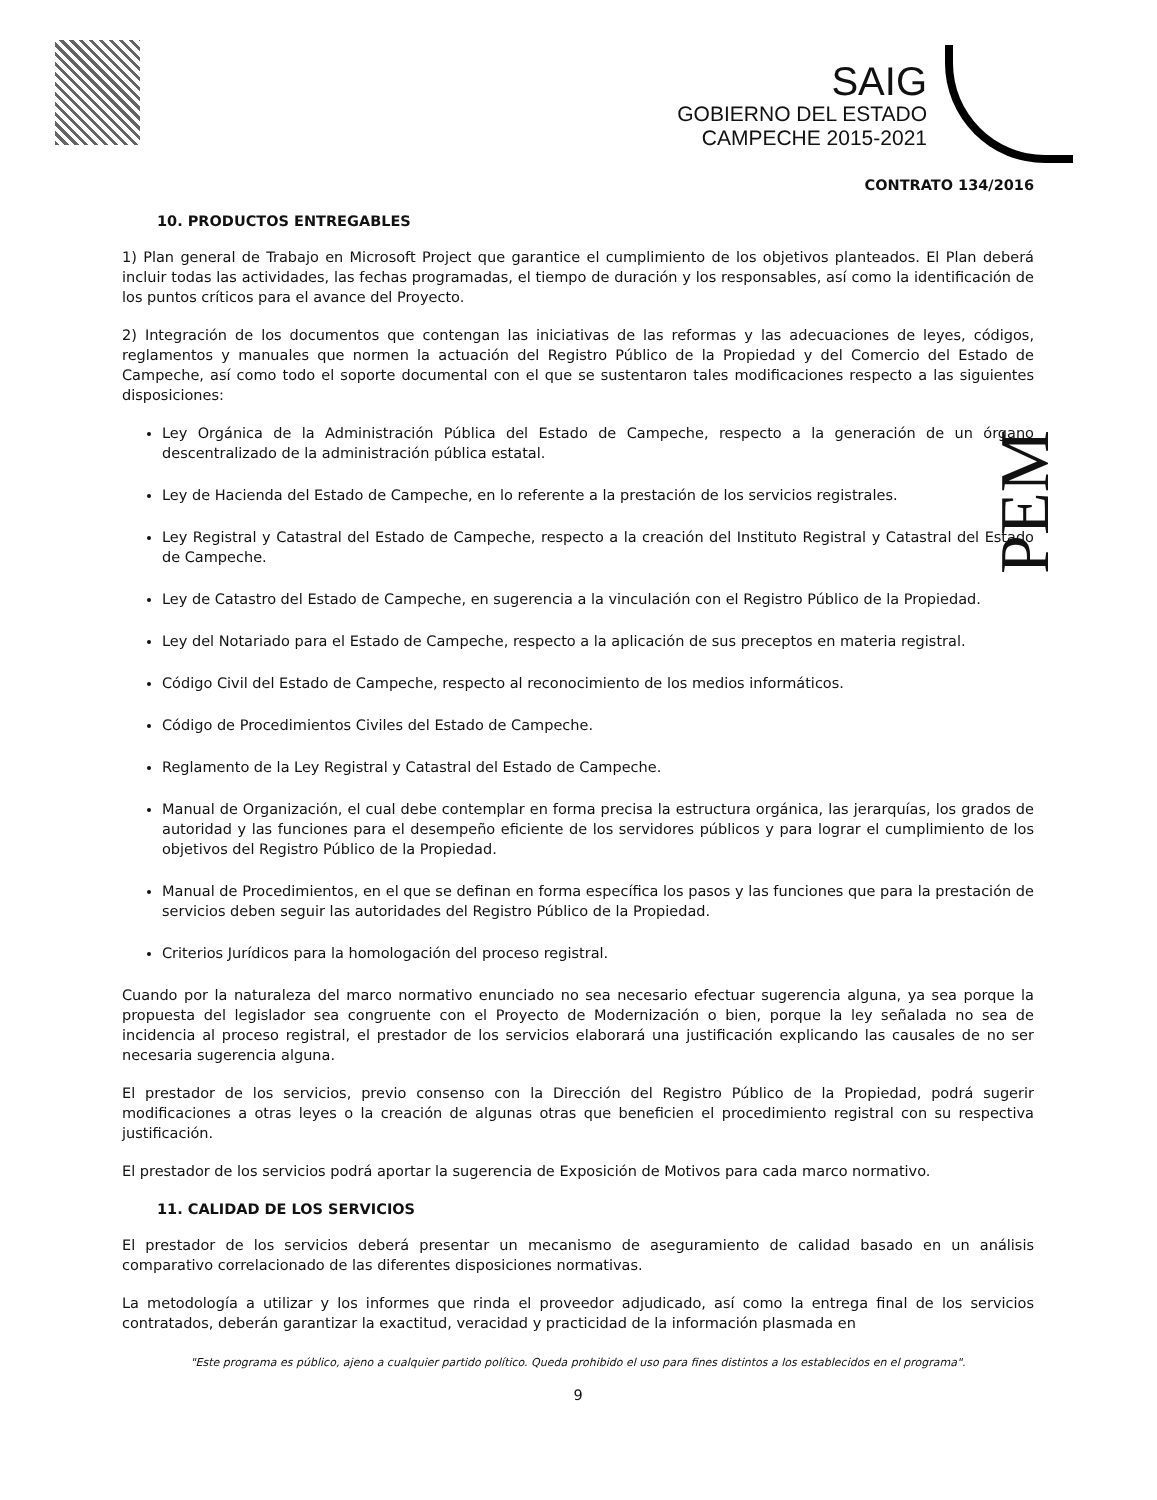SAIG
GOBIERNO DEL ESTADO
CAMPECHE 2015-2021
CONTRATO 134/2016
10. PRODUCTOS ENTREGABLES
1) Plan general de Trabajo en Microsoft Project que garantice el cumplimiento de los objetivos planteados. El Plan deberá incluir todas las actividades, las fechas programadas, el tiempo de duración y los responsables, así como la identificación de los puntos críticos para el avance del Proyecto.
2) Integración de los documentos que contengan las iniciativas de las reformas y las adecuaciones de leyes, códigos, reglamentos y manuales que normen la actuación del Registro Público de la Propiedad y del Comercio del Estado de Campeche, así como todo el soporte documental con el que se sustentaron tales modificaciones respecto a las siguientes disposiciones:
Ley Orgánica de la Administración Pública del Estado de Campeche, respecto a la generación de un órgano descentralizado de la administración pública estatal.
Ley de Hacienda del Estado de Campeche, en lo referente a la prestación de los servicios registrales.
Ley Registral y Catastral del Estado de Campeche, respecto a la creación del Instituto Registral y Catastral del Estado de Campeche.
Ley de Catastro del Estado de Campeche, en sugerencia a la vinculación con el Registro Público de la Propiedad.
Ley del Notariado para el Estado de Campeche, respecto a la aplicación de sus preceptos en materia registral.
Código Civil del Estado de Campeche, respecto al reconocimiento de los medios informáticos.
Código de Procedimientos Civiles del Estado de Campeche.
Reglamento de la Ley Registral y Catastral del Estado de Campeche.
Manual de Organización, el cual debe contemplar en forma precisa la estructura orgánica, las jerarquías, los grados de autoridad y las funciones para el desempeño eficiente de los servidores públicos y para lograr el cumplimiento de los objetivos del Registro Público de la Propiedad.
Manual de Procedimientos, en el que se definan en forma específica los pasos y las funciones que para la prestación de servicios deben seguir las autoridades del Registro Público de la Propiedad.
Criterios Jurídicos para la homologación del proceso registral.
Cuando por la naturaleza del marco normativo enunciado no sea necesario efectuar sugerencia alguna, ya sea porque la propuesta del legislador sea congruente con el Proyecto de Modernización o bien, porque la ley señalada no sea de incidencia al proceso registral, el prestador de los servicios elaborará una justificación explicando las causales de no ser necesaria sugerencia alguna.
El prestador de los servicios, previo consenso con la Dirección del Registro Público de la Propiedad, podrá sugerir modificaciones a otras leyes o la creación de algunas otras que beneficien el procedimiento registral con su respectiva justificación.
El prestador de los servicios podrá aportar la sugerencia de Exposición de Motivos para cada marco normativo.
11. CALIDAD DE LOS SERVICIOS
El prestador de los servicios deberá presentar un mecanismo de aseguramiento de calidad basado en un análisis comparativo correlacionado de las diferentes disposiciones normativas.
La metodología a utilizar y los informes que rinda el proveedor adjudicado, así como la entrega final de los servicios contratados, deberán garantizar la exactitud, veracidad y practicidad de la información plasmada en
"Este programa es público, ajeno a cualquier partido político. Queda prohibido el uso para fines distintos a los establecidos en el programa".
9
PEM